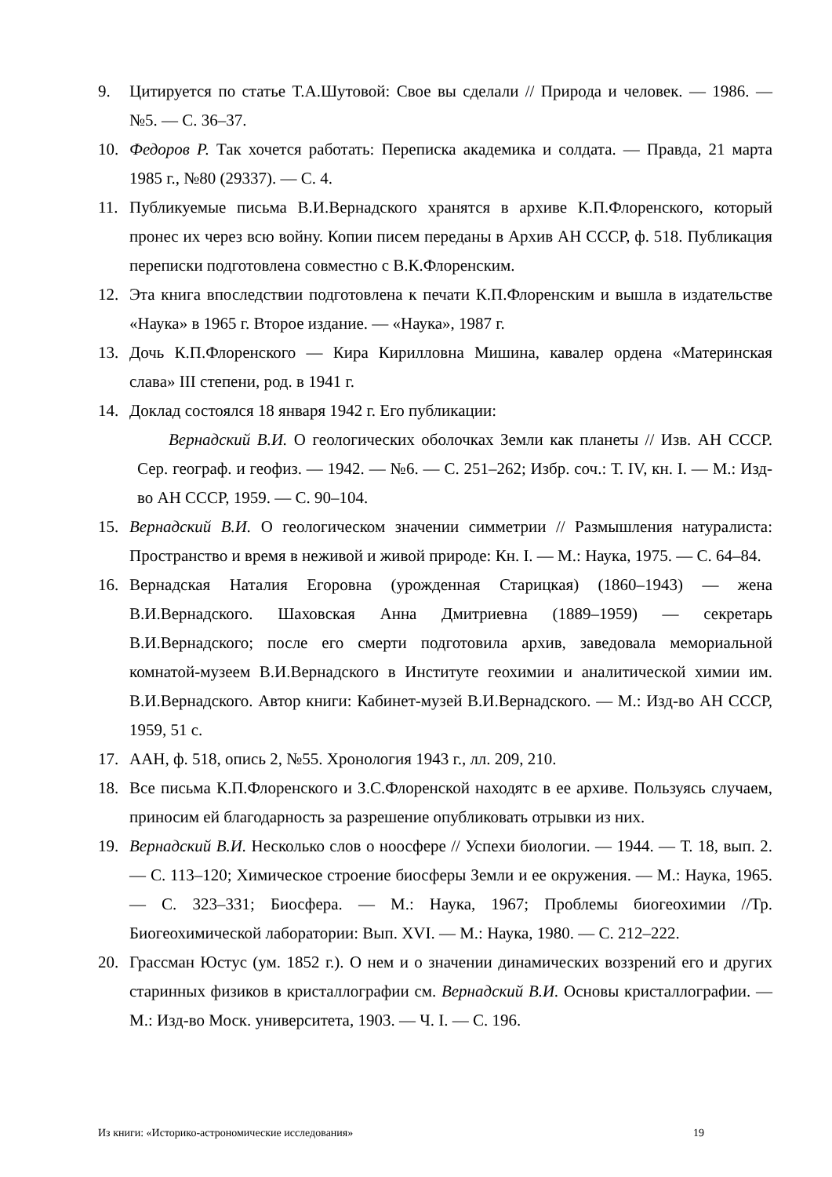9. Цитируется по статье Т.А.Шутовой: Свое вы сделали // Природа и человек. — 1986. — №5. — С. 36–37.
10. Федоров Р. Так хочется работать: Переписка академика и солдата. — Правда, 21 марта 1985 г., №80 (29337). — С. 4.
11. Публикуемые письма В.И.Вернадского хранятся в архиве К.П.Флоренского, который пронес их через всю войну. Копии писем переданы в Архив АН СССР, ф. 518. Публикация переписки подготовлена совместно с В.К.Флоренским.
12. Эта книга впоследствии подготовлена к печати К.П.Флоренским и вышла в издательстве «Наука» в 1965 г. Второе издание. — «Наука», 1987 г.
13. Дочь К.П.Флоренского — Кира Кирилловна Мишина, кавалер ордена «Материнская слава» III степени, род. в 1941 г.
14. Доклад состоялся 18 января 1942 г. Его публикации:
Вернадский В.И. О геологических оболочках Земли как планеты // Изв. АН СССР. Сер. географ. и геофиз. — 1942. — №6. — С. 251–262; Избр. соч.: Т. IV, кн. I. — М.: Изд-во АН СССР, 1959. — С. 90–104.
15. Вернадский В.И. О геологическом значении симметрии // Размышления натуралиста: Пространство и время в неживой и живой природе: Кн. I. — М.: Наука, 1975. — С. 64–84.
16. Вернадская Наталия Егоровна (урожденная Старицкая) (1860–1943) — жена В.И.Вернадского. Шаховская Анна Дмитриевна (1889–1959) — секретарь В.И.Вернадского; после его смерти подготовила архив, заведовала мемориальной комнатой-музеем В.И.Вернадского в Институте геохимии и аналитической химии им. В.И.Вернадского. Автор книги: Кабинет-музей В.И.Вернадского. — М.: Изд-во АН СССР, 1959, 51 с.
17. ААН, ф. 518, опись 2, №55. Хронология 1943 г., лл. 209, 210.
18. Все письма К.П.Флоренского и З.С.Флоренской находятс в ее архиве. Пользуясь случаем, приносим ей благодарность за разрешение опубликовать отрывки из них.
19. Вернадский В.И. Несколько слов о ноосфере // Успехи биологии. — 1944. — Т. 18, вып. 2. — С. 113–120; Химическое строение биосферы Земли и ее окружения. — М.: Наука, 1965. — С. 323–331; Биосфера. — М.: Наука, 1967; Проблемы биогеохимии //Тр. Биогеохимической лаборатории: Вып. XVI. — М.: Наука, 1980. — С. 212–222.
20. Грассман Юстус (ум. 1852 г.). О нем и о значении динамических воззрений его и других старинных физиков в кристаллографии см. Вернадский В.И. Основы кристаллографии. — М.: Изд-во Моск. университета, 1903. — Ч. I. — С. 196.
Из книги: «Историко-астрономические исследования» 19